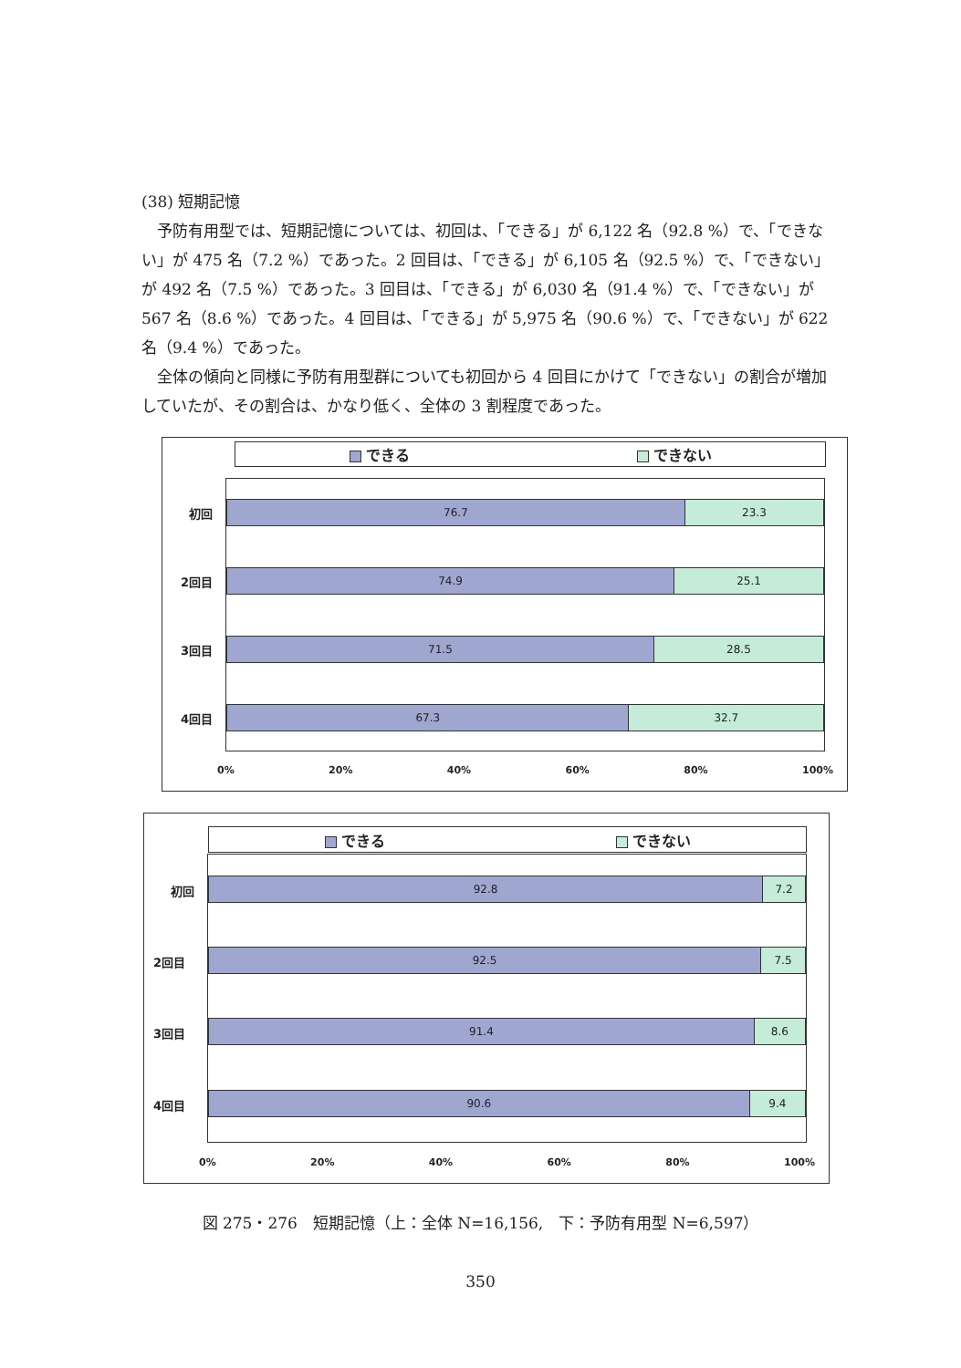(38) 短期記憶
予防有用型では、短期記憶については、初回は、「できる」が 6,122 名（92.8 %）で、「できない」が 475 名（7.2 %）であった。2 回目は、「できる」が 6,105 名（92.5 %）で、「できない」が 492 名（7.5 %）であった。3 回目は、「できる」が 6,030 名（91.4 %）で、「できない」が 567 名（8.6 %）であった。4 回目は、「できる」が 5,975 名（90.6 %）で、「できない」が 622 名（9.4 %）であった。
全体の傾向と同様に予防有用型群についても初回から 4 回目にかけて「できない」の割合が増加していたが、その割合は、かなり低く、全体の 3 割程度であった。
できる できない
76.7 23.3
74.9 25.1
71.5 28.5
67.3 32.7
初回
2回目
3回目
4回目
0% 20% 40% 60% 80% 100%
できる できない
92.8 7.2
92.5 7.5
91.4 8.6
90.6 9.4
初回
2回目
3回目
4回目
0% 20% 40% 60% 80% 100%
図 275・276　短期記憶（上：全体 N=16,156,　下：予防有用型 N=6,597）
350